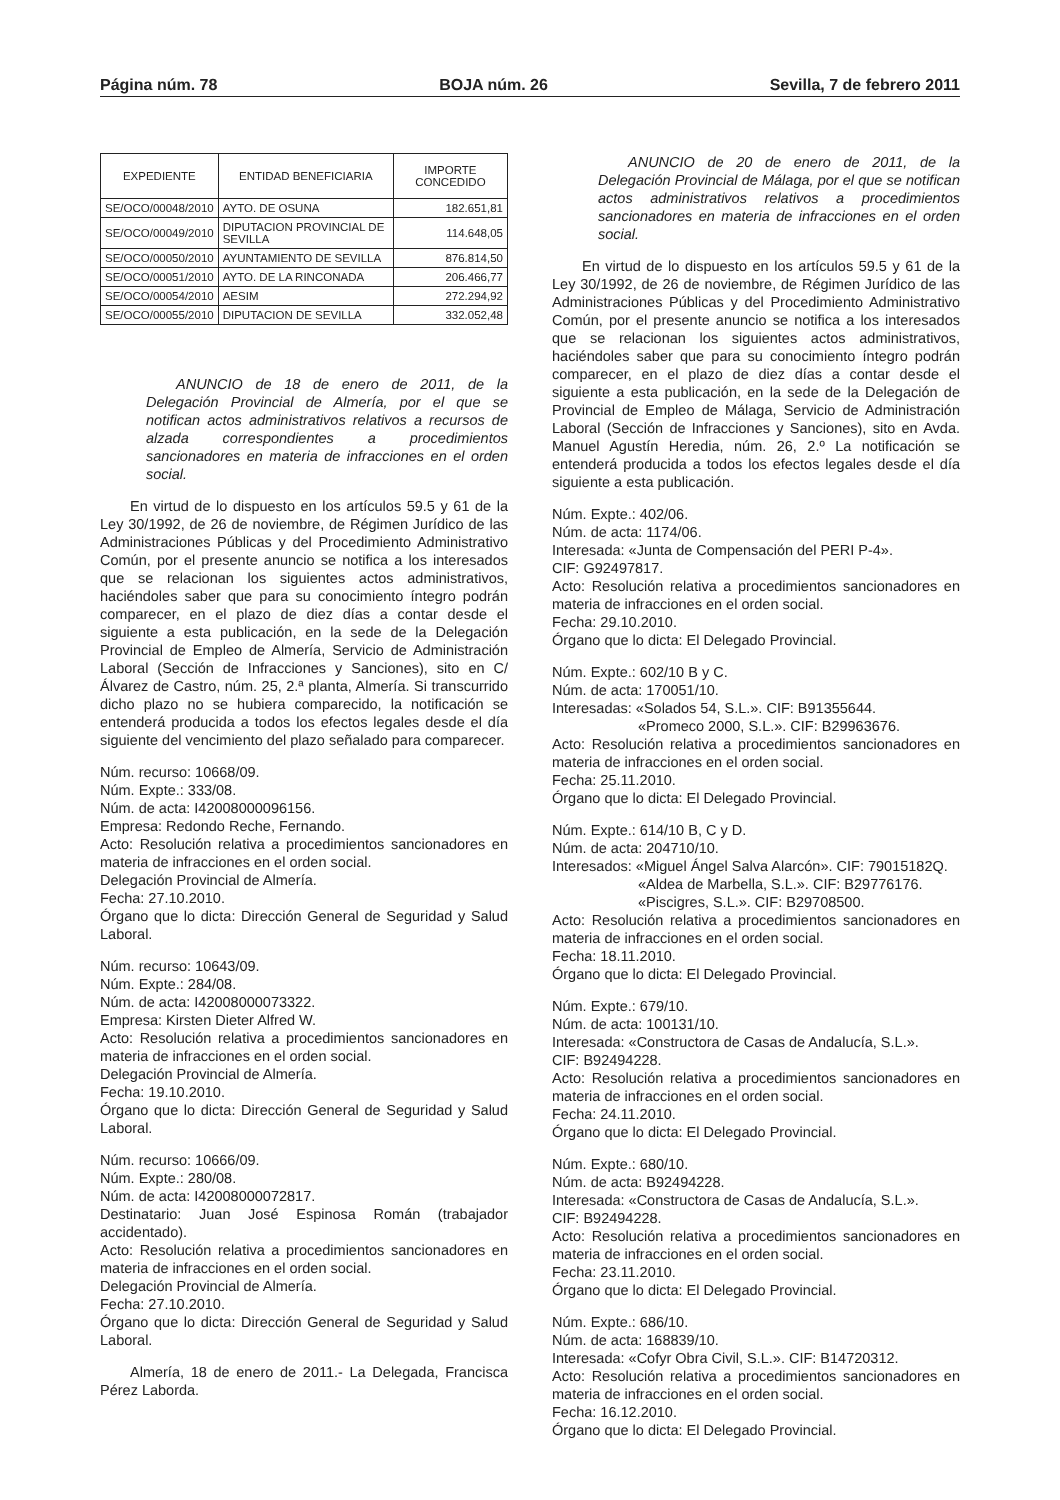Página núm. 78 BOJA núm. 26 Sevilla, 7 de febrero 2011
| EXPEDIENTE | ENTIDAD BENEFICIARIA | IMPORTE CONCEDIDO |
| --- | --- | --- |
| SE/OCO/00048/2010 | AYTO. DE OSUNA | 182.651,81 |
| SE/OCO/00049/2010 | DIPUTACION PROVINCIAL DE SEVILLA | 114.648,05 |
| SE/OCO/00050/2010 | AYUNTAMIENTO DE SEVILLA | 876.814,50 |
| SE/OCO/00051/2010 | AYTO. DE LA RINCONADA | 206.466,77 |
| SE/OCO/00054/2010 | AESIM | 272.294,92 |
| SE/OCO/00055/2010 | DIPUTACION DE SEVILLA | 332.052,48 |
ANUNCIO de 18 de enero de 2011, de la Delegación Provincial de Almería, por el que se notifican actos administrativos relativos a recursos de alzada correspondientes a procedimientos sancionadores en materia de infracciones en el orden social.
En virtud de lo dispuesto en los artículos 59.5 y 61 de la Ley 30/1992, de 26 de noviembre, de Régimen Jurídico de las Administraciones Públicas y del Procedimiento Administrativo Común, por el presente anuncio se notifica a los interesados que se relacionan los siguientes actos administrativos, haciéndoles saber que para su conocimiento íntegro podrán comparecer, en el plazo de diez días a contar desde el siguiente a esta publicación, en la sede de la Delegación Provincial de Empleo de Almería, Servicio de Administración Laboral (Sección de Infracciones y Sanciones), sito en C/ Álvarez de Castro, núm. 25, 2.ª planta, Almería. Si transcurrido dicho plazo no se hubiera comparecido, la notificación se entenderá producida a todos los efectos legales desde el día siguiente del vencimiento del plazo señalado para comparecer.
Núm. recurso: 10668/09.
Núm. Expte.: 333/08.
Núm. de acta: I42008000096156.
Empresa: Redondo Reche, Fernando.
Acto: Resolución relativa a procedimientos sancionadores en materia de infracciones en el orden social.
Delegación Provincial de Almería.
Fecha: 27.10.2010.
Órgano que lo dicta: Dirección General de Seguridad y Salud Laboral.
Núm. recurso: 10643/09.
Núm. Expte.: 284/08.
Núm. de acta: I42008000073322.
Empresa: Kirsten Dieter Alfred W.
Acto: Resolución relativa a procedimientos sancionadores en materia de infracciones en el orden social.
Delegación Provincial de Almería.
Fecha: 19.10.2010.
Órgano que lo dicta: Dirección General de Seguridad y Salud Laboral.
Núm. recurso: 10666/09.
Núm. Expte.: 280/08.
Núm. de acta: I42008000072817.
Destinatario: Juan José Espinosa Román (trabajador accidentado).
Acto: Resolución relativa a procedimientos sancionadores en materia de infracciones en el orden social.
Delegación Provincial de Almería.
Fecha: 27.10.2010.
Órgano que lo dicta: Dirección General de Seguridad y Salud Laboral.
Almería, 18 de enero de 2011.- La Delegada, Francisca Pérez Laborda.
ANUNCIO de 20 de enero de 2011, de la Delegación Provincial de Málaga, por el que se notifican actos administrativos relativos a procedimientos sancionadores en materia de infracciones en el orden social.
En virtud de lo dispuesto en los artículos 59.5 y 61 de la Ley 30/1992, de 26 de noviembre, de Régimen Jurídico de las Administraciones Públicas y del Procedimiento Administrativo Común, por el presente anuncio se notifica a los interesados que se relacionan los siguientes actos administrativos, haciéndoles saber que para su conocimiento íntegro podrán comparecer, en el plazo de diez días a contar desde el siguiente a esta publicación, en la sede de la Delegación de Provincial de Empleo de Málaga, Servicio de Administración Laboral (Sección de Infracciones y Sanciones), sito en Avda. Manuel Agustín Heredia, núm. 26, 2.º La notificación se entenderá producida a todos los efectos legales desde el día siguiente a esta publicación.
Núm. Expte.: 402/06.
Núm. de acta: 1174/06.
Interesada: «Junta de Compensación del PERI P-4».
CIF: G92497817.
Acto: Resolución relativa a procedimientos sancionadores en materia de infracciones en el orden social.
Fecha: 29.10.2010.
Órgano que lo dicta: El Delegado Provincial.
Núm. Expte.: 602/10 B y C.
Núm. de acta: 170051/10.
Interesadas: «Solados 54, S.L.». CIF: B91355644.
«Promeco 2000, S.L.». CIF: B29963676.
Acto: Resolución relativa a procedimientos sancionadores en materia de infracciones en el orden social.
Fecha: 25.11.2010.
Órgano que lo dicta: El Delegado Provincial.
Núm. Expte.: 614/10 B, C y D.
Núm. de acta: 204710/10.
Interesados: «Miguel Ángel Salva Alarcón». CIF: 79015182Q.
«Aldea de Marbella, S.L.». CIF: B29776176.
«Piscigres, S.L.». CIF: B29708500.
Acto: Resolución relativa a procedimientos sancionadores en materia de infracciones en el orden social.
Fecha: 18.11.2010.
Órgano que lo dicta: El Delegado Provincial.
Núm. Expte.: 679/10.
Núm. de acta: 100131/10.
Interesada: «Constructora de Casas de Andalucía, S.L.».
CIF: B92494228.
Acto: Resolución relativa a procedimientos sancionadores en materia de infracciones en el orden social.
Fecha: 24.11.2010.
Órgano que lo dicta: El Delegado Provincial.
Núm. Expte.: 680/10.
Núm. de acta: B92494228.
Interesada: «Constructora de Casas de Andalucía, S.L.».
CIF: B92494228.
Acto: Resolución relativa a procedimientos sancionadores en materia de infracciones en el orden social.
Fecha: 23.11.2010.
Órgano que lo dicta: El Delegado Provincial.
Núm. Expte.: 686/10.
Núm. de acta: 168839/10.
Interesada: «Cofyr Obra Civil, S.L.». CIF: B14720312.
Acto: Resolución relativa a procedimientos sancionadores en materia de infracciones en el orden social.
Fecha: 16.12.2010.
Órgano que lo dicta: El Delegado Provincial.